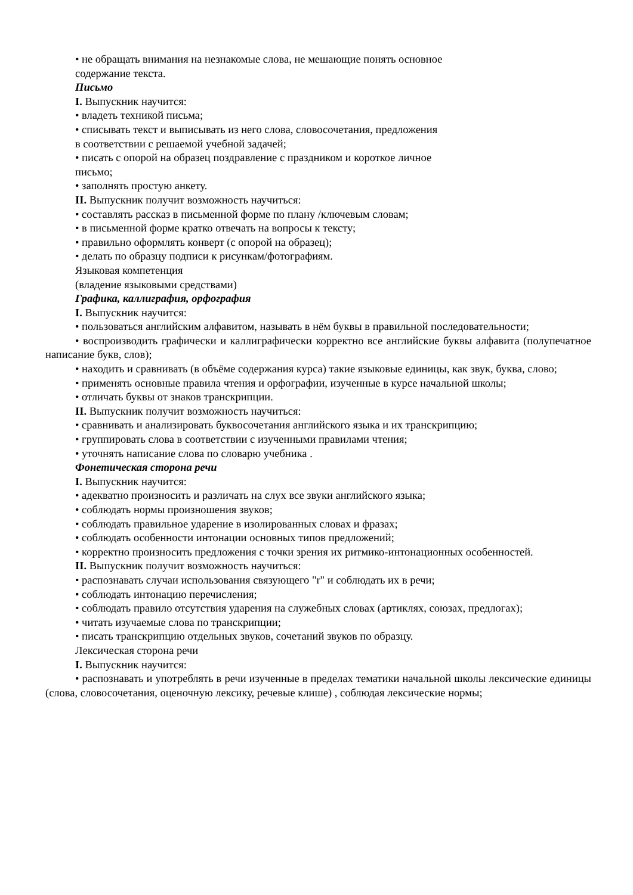• не обращать внимания на незнакомые слова, не мешающие понять основное
содержание текста.
Письмо
I. Выпускник научится:
• владеть техникой письма;
• списывать текст и выписывать из него слова, словосочетания, предложения
в соответствии с решаемой учебной задачей;
• писать с опорой на образец поздравление с праздником и короткое личное
письмо;
• заполнять простую анкету.
II. Выпускник получит возможность научиться:
• составлять рассказ в письменной форме по плану /ключевым словам;
• в письменной форме кратко отвечать на вопросы к тексту;
• правильно оформлять конверт (с опорой на образец);
• делать по образцу подписи к рисункам/фотографиям.
Языковая компетенция
(владение языковыми средствами)
Графика, каллиграфия, орфография
I. Выпускник научится:
• пользоваться английским алфавитом, называть в нём буквы в правильной последовательности;
• воспроизводить графически и каллиграфически корректно все английские буквы алфавита (полупечатное написание букв, слов);
• находить и сравнивать (в объёме содержания курса) такие языковые единицы, как звук, буква, слово;
• применять основные правила чтения и орфографии, изученные в курсе начальной школы;
• отличать буквы от знаков транскрипции.
II. Выпускник получит возможность научиться:
• сравнивать и анализировать буквосочетания английского языка и их транскрипцию;
• группировать слова в соответствии с изученными правилами чтения;
• уточнять написание слова по словарю учебника .
Фонетическая сторона речи
I. Выпускник научится:
• адекватно произносить и различать на слух все звуки английского языка;
• соблюдать нормы произношения звуков;
• соблюдать правильное ударение в изолированных словах и фразах;
• соблюдать особенности интонации основных типов предложений;
• корректно произносить предложения с точки зрения их ритмико-интонационных особенностей.
II. Выпускник получит возможность научиться:
• распознавать случаи использования связующего "r" и соблюдать их в речи;
• соблюдать интонацию перечисления;
• соблюдать правило отсутствия ударения на служебных словах (артиклях, союзах, предлогах);
• читать изучаемые слова по транскрипции;
• писать транскрипцию отдельных звуков, сочетаний звуков по образцу.
Лексическая сторона речи
I. Выпускник научится:
• распознавать и употреблять в речи изученные в пределах тематики начальной школы лексические единицы (слова, словосочетания, оценочную лексику, речевые клише) , соблюдая лексические нормы;